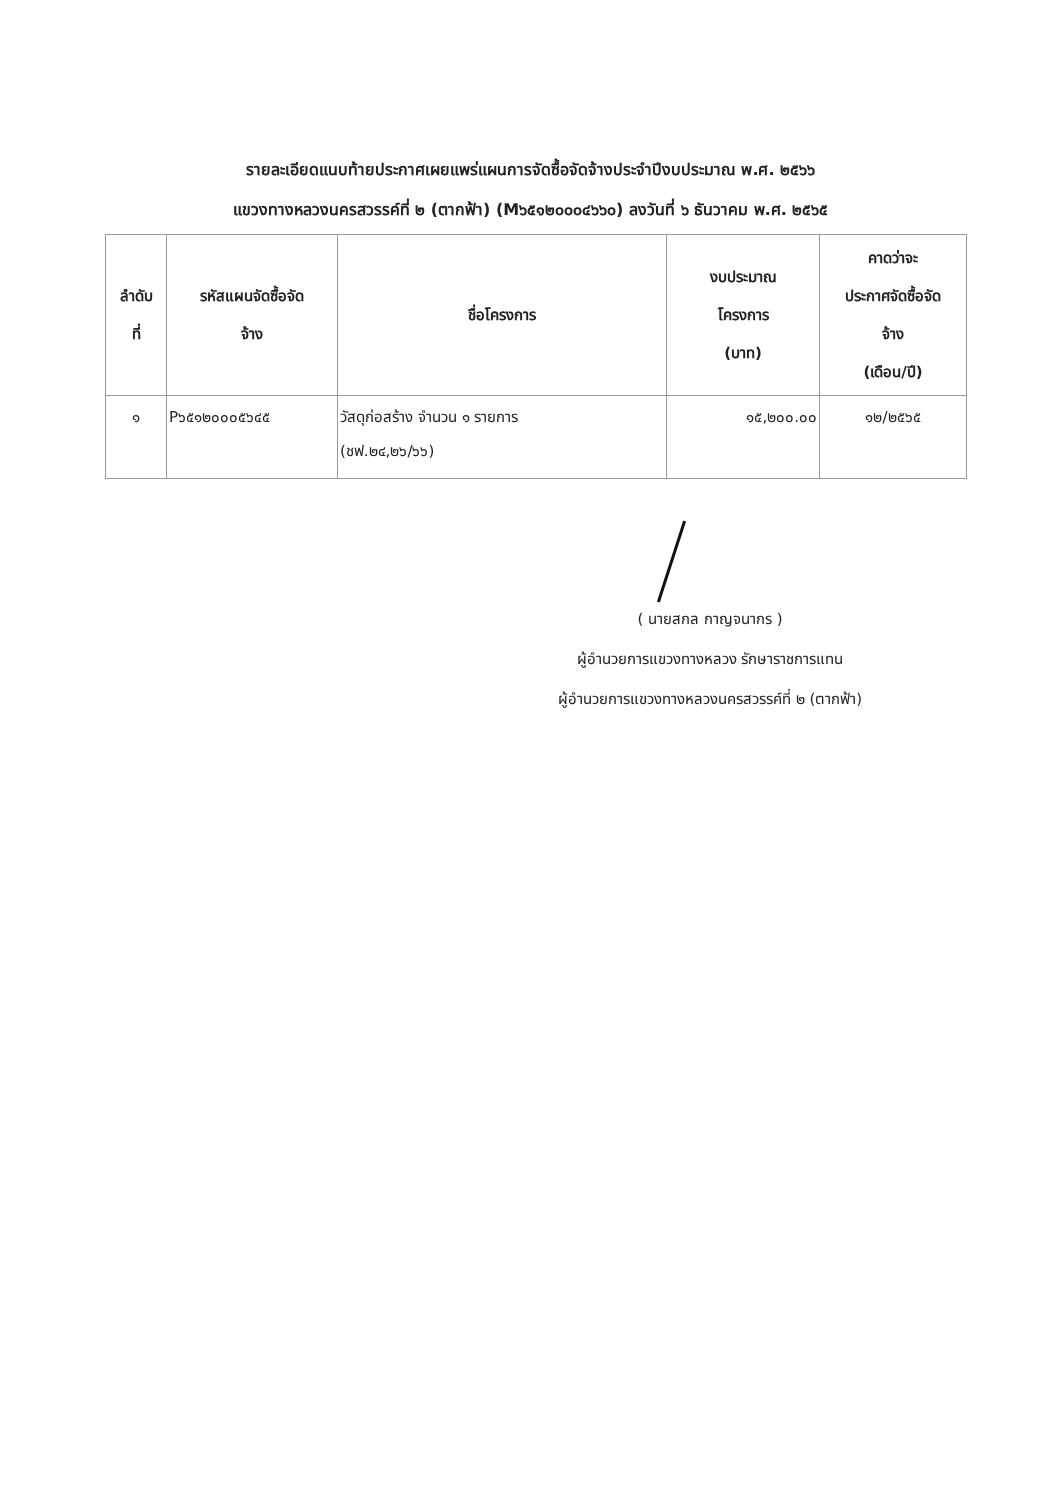รายละเอียดแนบท้ายประกาศเผยแพร่แผนการจัดซื้อจัดจ้างประจำปีงบประมาณ พ.ศ. ๒๕๖๖
แขวงทางหลวงนครสวรรค์ที่ ๒ (ตากฟ้า) (M๖๕๑๒๐๐๐๔๖๖๐) ลงวันที่ ๖ ธันวาคม พ.ศ. ๒๕๖๕
| ลำดับ ที่ | รหัสแผนจัดซื้อจัด จ้าง | ชื่อโครงการ | งบประมาณ โครงการ (บาท) | คาดว่าจะ ประกาศจัดซื้อจัด จ้าง (เดือน/ปี) |
| --- | --- | --- | --- | --- |
| ๑ | P๖๕๑๒๐๐๐๕๖๔๕ | วัสดุก่อสร้าง จำนวน ๑ รายการ (ชฟ.๒๔,๒๖/๖๖) | ๑๕,๒๐๐.๐๐ | ๑๒/๒๕๖๕ |
( นายสกล กาญจนากร )
ผู้อำนวยการแขวงทางหลวง รักษาราชการแทน
ผู้อำนวยการแขวงทางหลวงนครสวรรค์ที่ ๒ (ตากฟ้า)